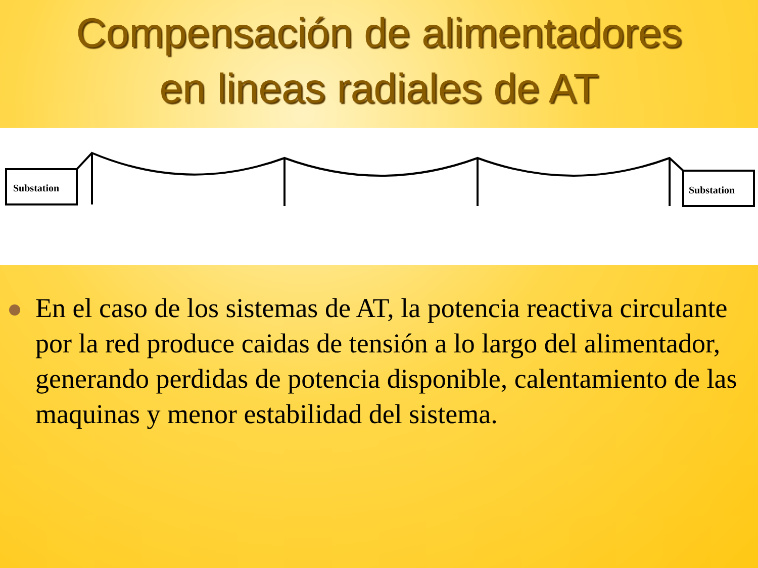Compensación de alimentadores
en lineas radiales de AT
Substation
Substation
En el caso de los sistemas de AT, la potencia reactiva circulante por la red produce caidas de tensión a lo largo del alimentador, generando perdidas de potencia disponible, calentamiento de las maquinas y menor estabilidad del sistema.